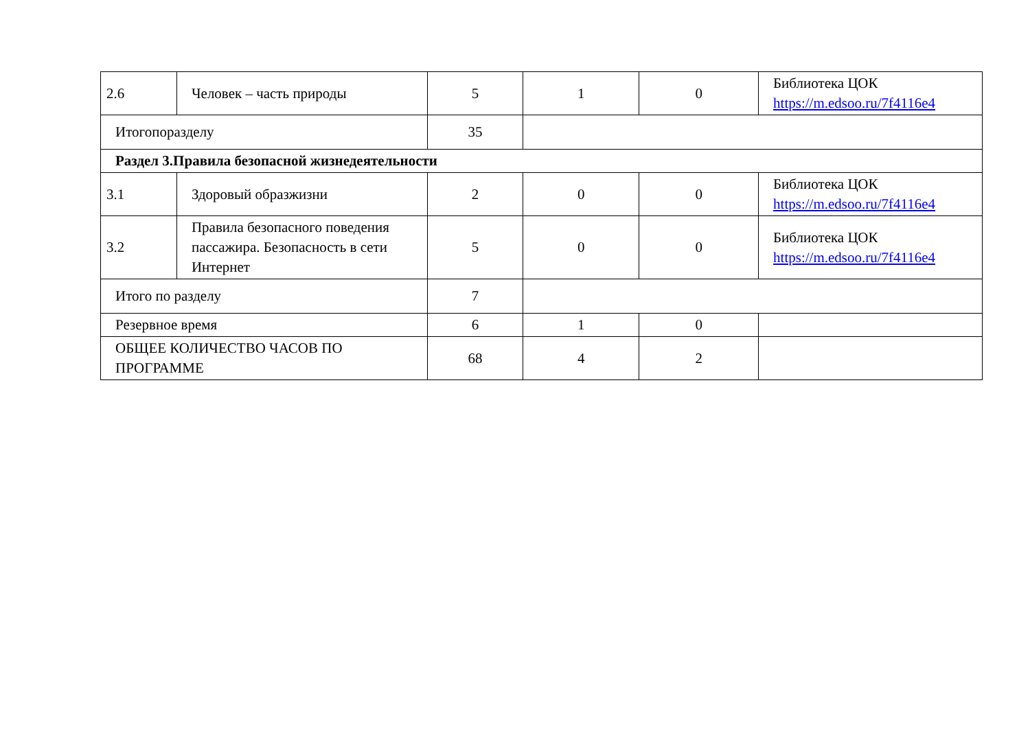| 2.6 | Человек – часть природы | 5 | 1 | 0 | Библиотека ЦОК https://m.edsoo.ru/7f4116e4 |
| Итогопоразделу | | 35 | | | |
| Раздел 3.Правила безопасной жизнедеятельности | | | | | |
| 3.1 | Здоровый образжизни | 2 | 0 | 0 | Библиотека ЦОК https://m.edsoo.ru/7f4116e4 |
| 3.2 | Правила безопасного поведения пассажира. Безопасность в сети Интернет | 5 | 0 | 0 | Библиотека ЦОК https://m.edsoo.ru/7f4116e4 |
| Итого по разделу | | 7 | | | |
| Резервное время | | 6 | 1 | 0 | |
| ОБЩЕЕ КОЛИЧЕСТВО ЧАСОВ ПО ПРОГРАММЕ | | 68 | 4 | 2 | |